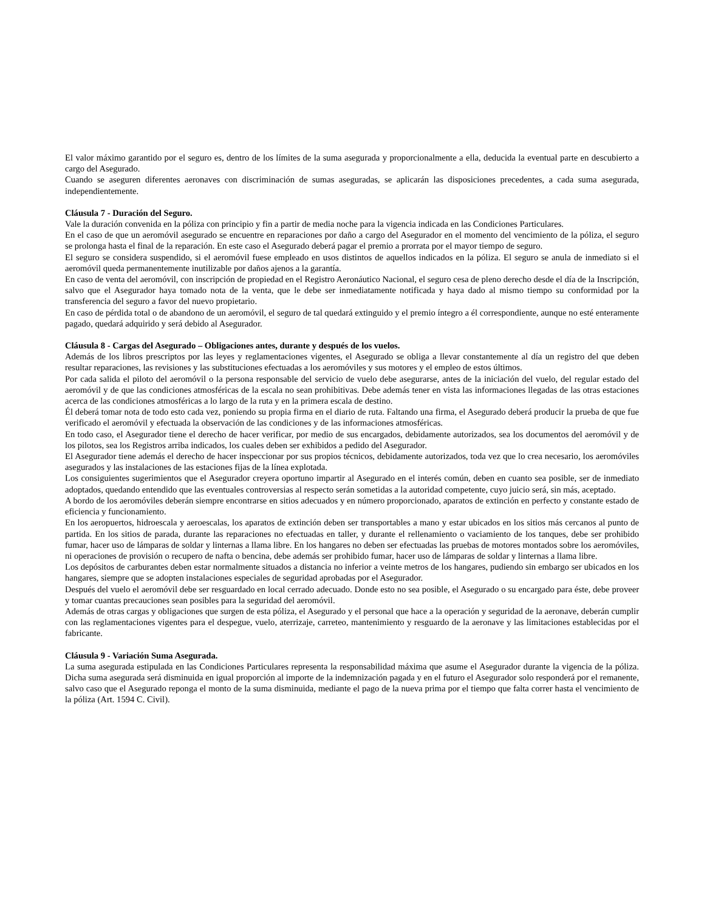El valor máximo garantido por el seguro es, dentro de los límites de la suma asegurada y proporcionalmente a ella, deducida la eventual parte en descubierto a cargo del Asegurado.
Cuando se aseguren diferentes aeronaves con discriminación de sumas aseguradas, se aplicarán las disposiciones precedentes, a cada suma asegurada, independientemente.
Cláusula 7 - Duración del Seguro.
Vale la duración convenida en la póliza con principio y fin a partir de media noche para la vigencia indicada en las Condiciones Particulares.
En el caso de que un aeromóvil asegurado se encuentre en reparaciones por daño a cargo del Asegurador en el momento del vencimiento de la póliza, el seguro se prolonga hasta el final de la reparación. En este caso el Asegurado deberá pagar el premio a prorrata por el mayor tiempo de seguro.
El seguro se considera suspendido, si el aeromóvil fuese empleado en usos distintos de aquellos indicados en la póliza. El seguro se anula de inmediato si el aeromóvil queda permanentemente inutilizable por daños ajenos a la garantía.
En caso de venta del aeromóvil, con inscripción de propiedad en el Registro Aeronáutico Nacional, el seguro cesa de pleno derecho desde el día de la Inscripción, salvo que el Asegurador haya tomado nota de la venta, que le debe ser inmediatamente notificada y haya dado al mismo tiempo su conformidad por la transferencia del seguro a favor del nuevo propietario.
En caso de pérdida total o de abandono de un aeromóvil, el seguro de tal quedará extinguido y el premio íntegro a él correspondiente, aunque no esté enteramente pagado, quedará adquirido y será debido al Asegurador.
Cláusula 8 - Cargas del Asegurado – Obligaciones antes, durante y después de los vuelos.
Además de los libros prescriptos por las leyes y reglamentaciones vigentes, el Asegurado se obliga a llevar constantemente al día un registro del que deben resultar reparaciones, las revisiones y las substituciones efectuadas a los aeromóviles y sus motores y el empleo de estos últimos.
Por cada salida el piloto del aeromóvil o la persona responsable del servicio de vuelo debe asegurarse, antes de la iniciación del vuelo, del regular estado del aeromóvil y de que las condiciones atmosféricas de la escala no sean prohibitivas. Debe además tener en vista las informaciones llegadas de las otras estaciones acerca de las condiciones atmosféricas a lo largo de la ruta y en la primera escala de destino.
Él deberá tomar nota de todo esto cada vez, poniendo su propia firma en el diario de ruta. Faltando una firma, el Asegurado deberá producir la prueba de que fue verificado el aeromóvil y efectuada la observación de las condiciones y de las informaciones atmosféricas.
En todo caso, el Asegurador tiene el derecho de hacer verificar, por medio de sus encargados, debidamente autorizados, sea los documentos del aeromóvil y de los pilotos, sea los Registros arriba indicados, los cuales deben ser exhibidos a pedido del Asegurador.
El Asegurador tiene además el derecho de hacer inspeccionar por sus propios técnicos, debidamente autorizados, toda vez que lo crea necesario, los aeromóviles asegurados y las instalaciones de las estaciones fijas de la línea explotada.
Los consiguientes sugerimientos que el Asegurador creyera oportuno impartir al Asegurado en el interés común, deben en cuanto sea posible, ser de inmediato adoptados, quedando entendido que las eventuales controversias al respecto serán sometidas a la autoridad competente, cuyo juicio será, sin más, aceptado.
A bordo de los aeromóviles deberán siempre encontrarse en sitios adecuados y en número proporcionado, aparatos de extinción en perfecto y constante estado de eficiencia y funcionamiento.
En los aeropuertos, hidroescala y aeroescalas, los aparatos de extinción deben ser transportables a mano y estar ubicados en los sitios más cercanos al punto de partida. En los sitios de parada, durante las reparaciones no efectuadas en taller, y durante el rellenamiento o vaciamiento de los tanques, debe ser prohibido fumar, hacer uso de lámparas de soldar y linternas a llama libre. En los hangares no deben ser efectuadas las pruebas de motores montados sobre los aeromóviles, ni operaciones de provisión o recupero de nafta o bencina, debe además ser prohibido fumar, hacer uso de lámparas de soldar y linternas a llama libre.
Los depósitos de carburantes deben estar normalmente situados a distancia no inferior a veinte metros de los hangares, pudiendo sin embargo ser ubicados en los hangares, siempre que se adopten instalaciones especiales de seguridad aprobadas por el Asegurador.
Después del vuelo el aeromóvil debe ser resguardado en local cerrado adecuado. Donde esto no sea posible, el Asegurado o su encargado para éste, debe proveer y tomar cuantas precauciones sean posibles para la seguridad del aeromóvil.
Además de otras cargas y obligaciones que surgen de esta póliza, el Asegurado y el personal que hace a la operación y seguridad de la aeronave, deberán cumplir con las reglamentaciones vigentes para el despegue, vuelo, aterrizaje, carreteo, mantenimiento y resguardo de la aeronave y las limitaciones establecidas por el fabricante.
Cláusula 9 - Variación Suma Asegurada.
La suma asegurada estipulada en las Condiciones Particulares representa la responsabilidad máxima que asume el Asegurador durante la vigencia de la póliza. Dicha suma asegurada será disminuida en igual proporción al importe de la indemnización pagada y en el futuro el Asegurador solo responderá por el remanente, salvo caso que el Asegurado reponga el monto de la suma disminuida, mediante el pago de la nueva prima por el tiempo que falta correr hasta el vencimiento de la póliza (Art. 1594 C. Civil).